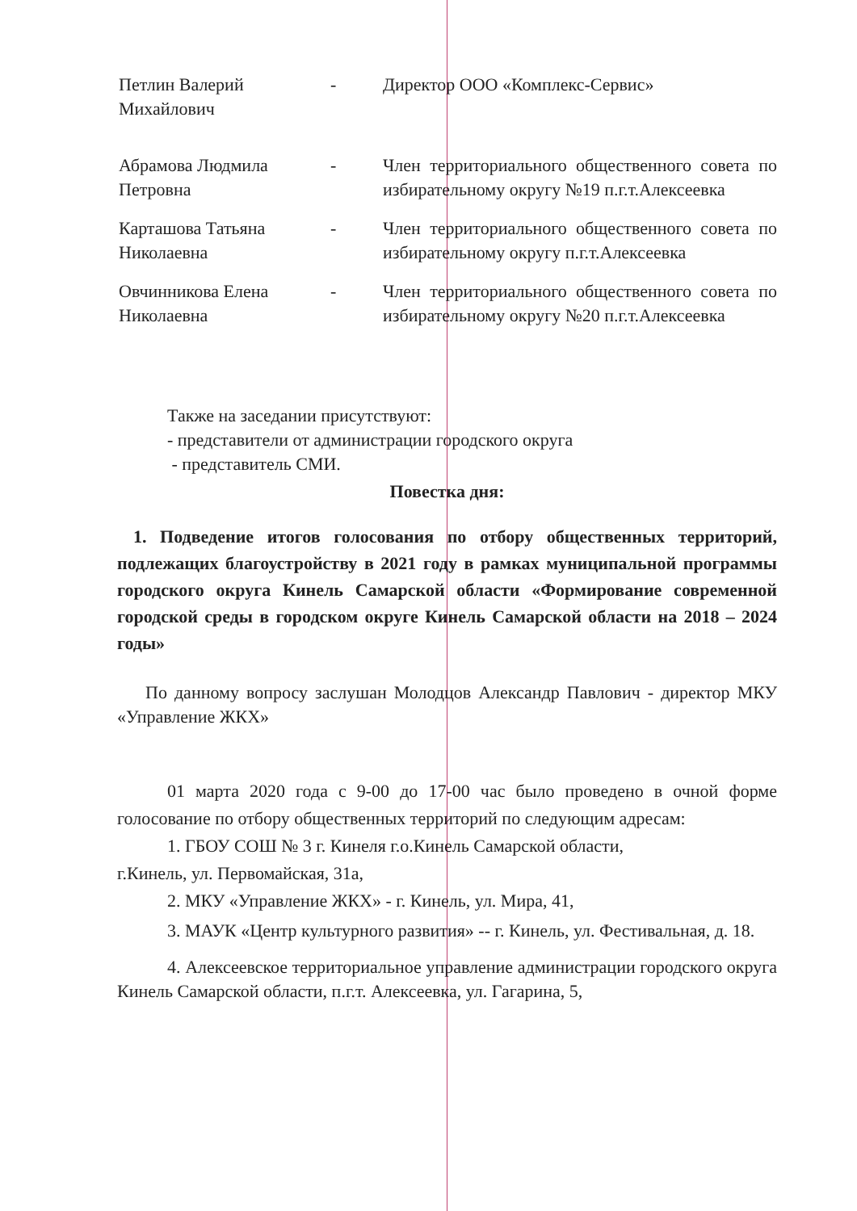Петлин Валерий
Михайлович
- Директор ООО «Комплекс-Сервис»
Абрамова Людмила
Петровна
- Член территориального общественного совета по избирательному округу №19 п.г.т.Алексеевка
Карташова Татьяна
Николаевна
- Член территориального общественного совета по избирательному округу п.г.т.Алексеевка
Овчинникова Елена
Николаевна
- Член территориального общественного совета по избирательному округу №20 п.г.т.Алексеевка
Также на заседании присутствуют:
- представители от администрации городского округа
- представитель СМИ.
Повестка дня:
1. Подведение итогов голосования по отбору общественных территорий, подлежащих благоустройству в 2021 году в рамках муниципальной программы городского округа Кинель Самарской области «Формирование современной городской среды в городском округе Кинель Самарской области на 2018 – 2024 годы»
По данному вопросу заслушан Молодцов Александр Павлович - директор МКУ «Управление ЖКХ»
01 марта 2020 года с 9-00 до 17-00 час было проведено в очной форме голосование по отбору общественных территорий по следующим адресам:
1. ГБОУ СОШ № 3 г. Кинеля г.о.Кинель Самарской области,
г.Кинель, ул. Первомайская, 31а,
2. МКУ «Управление ЖКХ» - г. Кинель, ул. Мира, 41,
3. МАУК «Центр культурного развития» -- г. Кинель, ул. Фестивальная, д. 18.
4. Алексеевское территориальное управление администрации городского округа Кинель Самарской области, п.г.т. Алексеевка, ул. Гагарина, 5,